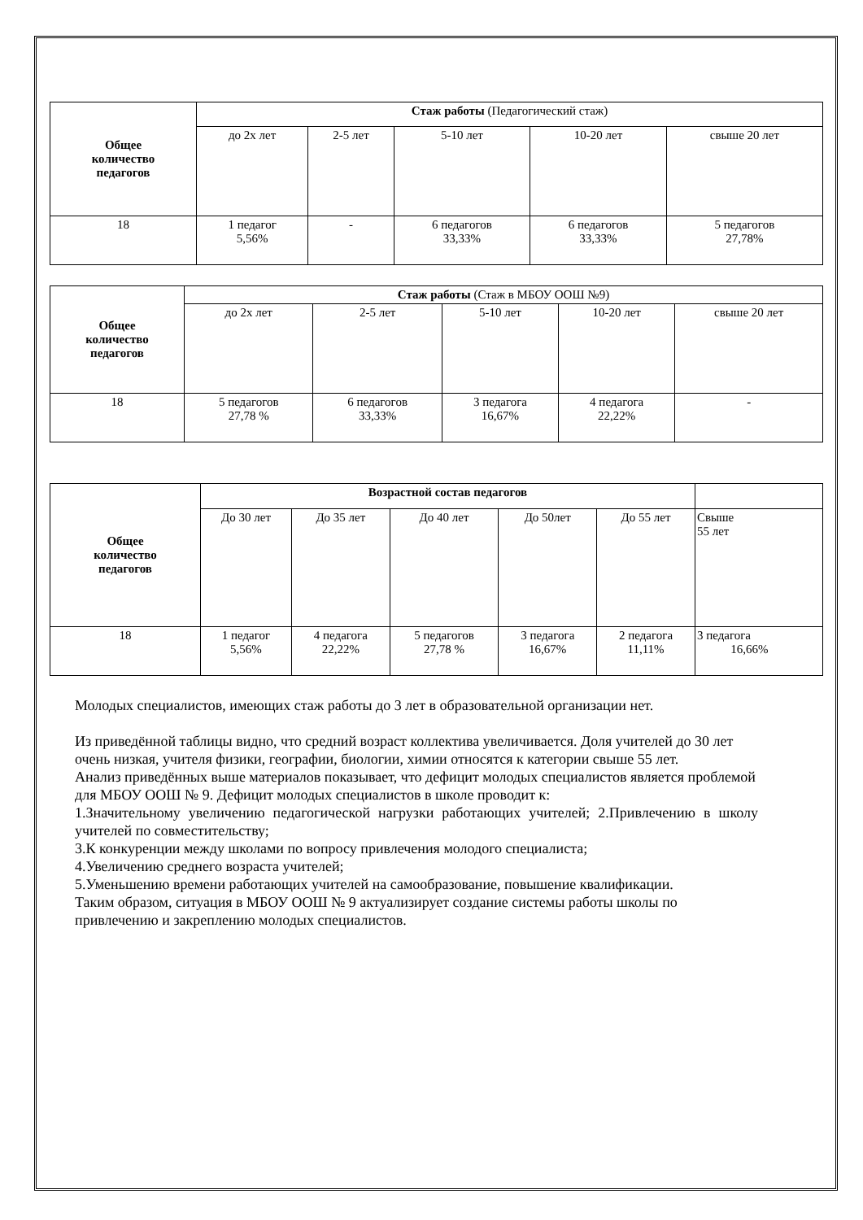| Общее количество педагогов | Стаж работы (Педагогический стаж) | | | | |
| --- | --- | --- | --- | --- | --- |
| | до 2х лет | 2-5 лет | 5-10 лет | 10-20 лет | свыше 20 лет |
| 18 | 1 педагог 5,56% | - | 6 педагогов 33,33% | 6 педагогов 33,33% | 5 педагогов 27,78% |
| Общее количество педагогов | Стаж работы (Стаж в МБОУ ООШ №9) | | | | |
| --- | --- | --- | --- | --- | --- |
| | до 2х лет | 2-5 лет | 5-10 лет | 10-20 лет | свыше 20 лет |
| 18 | 5 педагогов 27,78 % | 6 педагогов 33,33% | 3 педагога 16,67% | 4 педагога 22,22% | - |
| Общее количество педагогов | Возрастной состав педагогов | | | | | |
| --- | --- | --- | --- | --- | --- | --- |
| | До 30 лет | До 35 лет | До 40 лет | До 50лет | До 55 лет | Свыше 55 лет |
| 18 | 1 педагог 5,56% | 4 педагога 22,22% | 5 педагогов 27,78 % | 3 педагога 16,67% | 2 педагога 11,11% | 3 педагога 16,66% |
Молодых специалистов, имеющих стаж работы до 3 лет в образовательной организации нет.
Из приведённой таблицы видно, что средний возраст коллектива увеличивается. Доля учителей до 30 лет очень низкая, учителя физики, географии, биологии, химии относятся к категории свыше 55 лет.
Анализ приведённых выше материалов показывает, что дефицит молодых специалистов является проблемой для МБОУ ООШ № 9. Дефицит молодых специалистов в школе проводит к:
1.Значительному увеличению педагогической нагрузки работающих учителей; 2.Привлечению в школу учителей по совместительству;
3.К конкуренции между школами по вопросу привлечения молодого специалиста;
4.Увеличению среднего возраста учителей;
5.Уменьшению времени работающих учителей на самообразование, повышение квалификации.
Таким образом, ситуация в МБОУ ООШ № 9 актуализирует создание системы работы школы по привлечению и закреплению молодых специалистов.